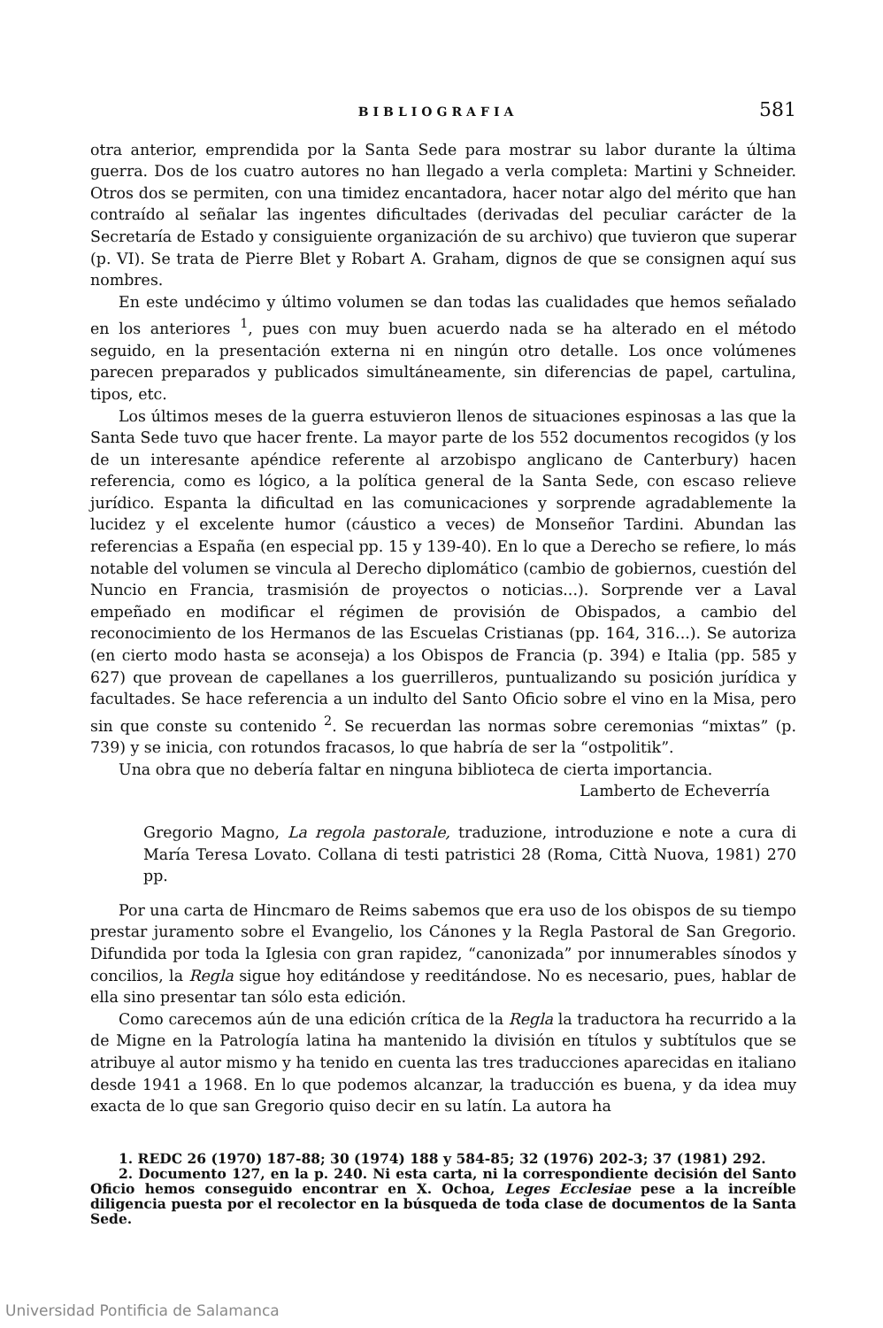BIBLIOGRAFIA 581
otra anterior, emprendida por la Santa Sede para mostrar su labor durante la última guerra. Dos de los cuatro autores no han llegado a verla completa: Martini y Schneider. Otros dos se permiten, con una timidez encantadora, hacer notar algo del mérito que han contraído al señalar las ingentes dificultades (derivadas del peculiar carácter de la Secretaría de Estado y consiguiente organización de su archivo) que tuvieron que superar (p. VI). Se trata de Pierre Blet y Robart A. Graham, dignos de que se consignen aquí sus nombres.
En este undécimo y último volumen se dan todas las cualidades que hemos señalado en los anteriores <sup>1</sup>, pues con muy buen acuerdo nada se ha alterado en el método seguido, en la presentación externa ni en ningún otro detalle. Los once volúmenes parecen preparados y publicados simultáneamente, sin diferencias de papel, cartulina, tipos, etc.
Los últimos meses de la guerra estuvieron llenos de situaciones espinosas a las que la Santa Sede tuvo que hacer frente. La mayor parte de los 552 documentos recogidos (y los de un interesante apéndice referente al arzobispo anglicano de Canterbury) hacen referencia, como es lógico, a la política general de la Santa Sede, con escaso relieve jurídico. Espanta la dificultad en las comunicaciones y sorprende agradablemente la lucidez y el excelente humor (cáustico a veces) de Monseñor Tardini. Abundan las referencias a España (en especial pp. 15 y 139-40). En lo que a Derecho se refiere, lo más notable del volumen se vincula al Derecho diplomático (cambio de gobiernos, cuestión del Nuncio en Francia, trasmisión de proyectos o noticias...). Sorprende ver a Laval empeñado en modificar el régimen de provisión de Obispados, a cambio del reconocimiento de los Hermanos de las Escuelas Cristianas (pp. 164, 316...). Se autoriza (en cierto modo hasta se aconseja) a los Obispos de Francia (p. 394) e Italia (pp. 585 y 627) que provean de capellanes a los guerrilleros, puntualizando su posición jurídica y facultades. Se hace referencia a un indulto del Santo Oficio sobre el vino en la Misa, pero sin que conste su contenido <sup>2</sup>. Se recuerdan las normas sobre ceremonias “mixtas” (p. 739) y se inicia, con rotundos fracasos, lo que habría de ser la “ostpolitik”.
Una obra que no debería faltar en ninguna biblioteca de cierta importancia.
Lamberto de Echeverría
Gregorio Magno, La regola pastorale, traduzione, introduzione e note a cura di María Teresa Lovato. Collana di testi patristici 28 (Roma, Città Nuova, 1981) 270 pp.
Por una carta de Hincmaro de Reims sabemos que era uso de los obispos de su tiempo prestar juramento sobre el Evangelio, los Cánones y la Regla Pastoral de San Gregorio. Difundida por toda la Iglesia con gran rapidez, “canonizada” por innumerables sínodos y concilios, la Regla sigue hoy editándose y reeditándose. No es necesario, pues, hablar de ella sino presentar tan sólo esta edición.
Como carecemos aún de una edición crítica de la Regla la traductora ha recurrido a la de Migne en la Patrología latina ha mantenido la división en títulos y subtítulos que se atribuye al autor mismo y ha tenido en cuenta las tres traducciones aparecidas en italiano desde 1941 a 1968. En lo que podemos alcanzar, la traducción es buena, y da idea muy exacta de lo que san Gregorio quiso decir en su latín. La autora ha
1. REDC 26 (1970) 187-88; 30 (1974) 188 y 584-85; 32 (1976) 202-3; 37 (1981) 292.
2. Documento 127, en la p. 240. Ni esta carta, ni la correspondiente decisión del Santo Oficio hemos conseguido encontrar en X. Ochoa, Leges Ecclesiae pese a la increíble diligencia puesta por el recolector en la búsqueda de toda clase de documentos de la Santa Sede.
Universidad Pontificia de Salamanca